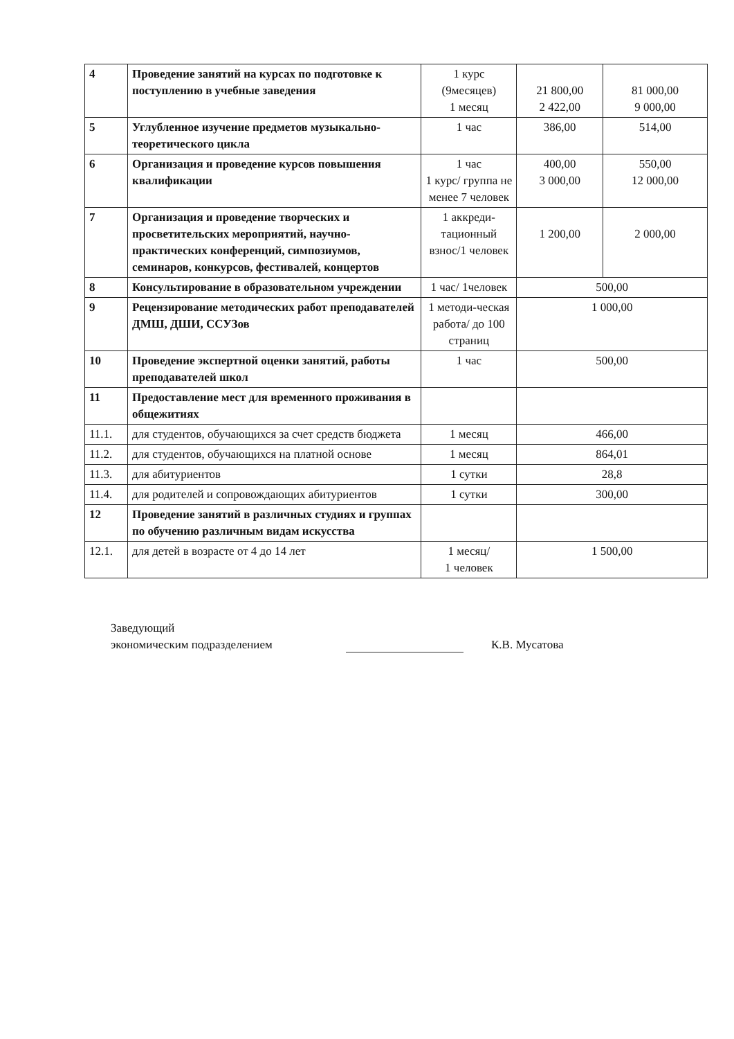| 4 | Проведение занятий на курсах по подготовке к поступлению в учебные заведения | 1 курс (9месяцев) 1 месяц | 21 800,00 2 422,00 | 81 000,00 9 000,00 |
| 5 | Углубленное изучение предметов музыкально- теоретического цикла | 1 час | 386,00 | 514,00 |
| 6 | Организация и проведение курсов повышения квалификации | 1 час 1 курс/ группа не менее 7 человек | 400,00 3 000,00 | 550,00 12 000,00 |
| 7 | Организация и проведение творческих и просветительских мероприятий, научно-практических конференций, симпозиумов, семинаров, конкурсов, фестивалей, концертов | 1 аккреди-тационный взнос/1 человек | 1 200,00 | 2 000,00 |
| 8 | Консультирование в образовательном учреждении | 1 час/ 1человек | 500,00 | |
| 9 | Рецензирование методических работ преподавателей ДМШ, ДШИ, ССУЗов | 1 методи-ческая работа/ до 100 страниц | 1 000,00 | |
| 10 | Проведение экспертной оценки занятий, работы преподавателей школ | 1 час | 500,00 | |
| 11 | Предоставление мест для временного проживания в общежитиях | | | |
| 11.1. | для студентов, обучающихся за счет средств бюджета | 1 месяц | 466,00 | |
| 11.2. | для студентов, обучающихся на платной основе | 1 месяц | 864,01 | |
| 11.3. | для абитуриентов | 1 сутки | 28,8 | |
| 11.4. | для родителей и сопровождающих абитуриентов | 1 сутки | 300,00 | |
| 12 | Проведение занятий в различных студиях и группах по обучению различным видам искусства | | | |
| 12.1. | для детей в возрасте от 4 до 14 лет | 1 месяц/ 1 человек | 1 500,00 | |
Заведующий
экономическим подразделением
К.В. Мусатова